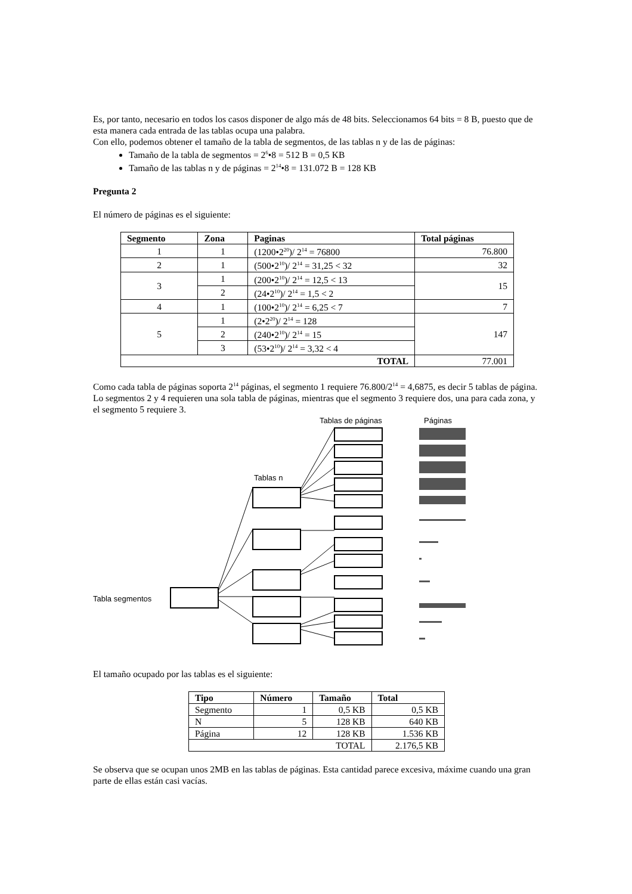Es, por tanto, necesario en todos los casos disponer de algo más de 48 bits. Seleccionamos 64 bits = 8 B, puesto que de esta manera cada entrada de las tablas ocupa una palabra.
Con ello, podemos obtener el tamaño de la tabla de segmentos, de las tablas n y de las de páginas:
Tamaño de la tabla de segmentos = 2<sup>6</sup>•8 = 512 B = 0,5 KB
Tamaño de las tablas n y de páginas = 2<sup>14</sup>•8 = 131.072 B = 128 KB
Pregunta 2
El número de páginas es el siguiente:
| Segmento | Zona | Paginas | Total páginas |
| --- | --- | --- | --- |
| 1 | 1 | (1200•2<sup>20</sup>)/ 2<sup>14</sup> = 76800 | 76.800 |
| 2 | 1 | (500•2<sup>10</sup>)/ 2<sup>14</sup> = 31,25 < 32 | 32 |
| 3 | 1 | (200•2<sup>10</sup>)/ 2<sup>14</sup> = 12,5 < 13 | 15 |
| | 2 | (24•2<sup>10</sup>)/ 2<sup>14</sup> = 1,5 < 2 | |
| 4 | 1 | (100•2<sup>10</sup>)/ 2<sup>14</sup> = 6,25 < 7 | 7 |
| 5 | 1 | (2•2<sup>20</sup>)/ 2<sup>14</sup> = 128 | 147 |
| | 2 | (240•2<sup>10</sup>)/ 2<sup>14</sup> = 15 | |
| | 3 | (53•2<sup>10</sup>)/ 2<sup>14</sup> = 3,32 < 4 | |
| TOTAL | | | 77.001 |
Como cada tabla de páginas soporta 2<sup>14</sup> páginas, el segmento 1 requiere 76.800/2<sup>14</sup> = 4,6875, es decir 5 tablas de página.
Lo segmentos 2 y 4 requieren una sola tabla de páginas, mientras que el segmento 3 requiere dos, una para cada zona, y el segmento 5 requiere 3.
Tablas de páginas
Páginas
Tablas n
Tabla segmentos
El tamaño ocupado por las tablas es el siguiente:
| Tipo | Número | Tamaño | Total |
| --- | --- | --- | --- |
| Segmento | 1 | 0,5 KB | 0,5 KB |
| N | 5 | 128 KB | 640 KB |
| Página | 12 | 128 KB | 1.536 KB |
| TOTAL | | | 2.176,5 KB |
Se observa que se ocupan unos 2MB en las tablas de páginas. Esta cantidad parece excesiva, máxime cuando una gran parte de ellas están casi vacías.